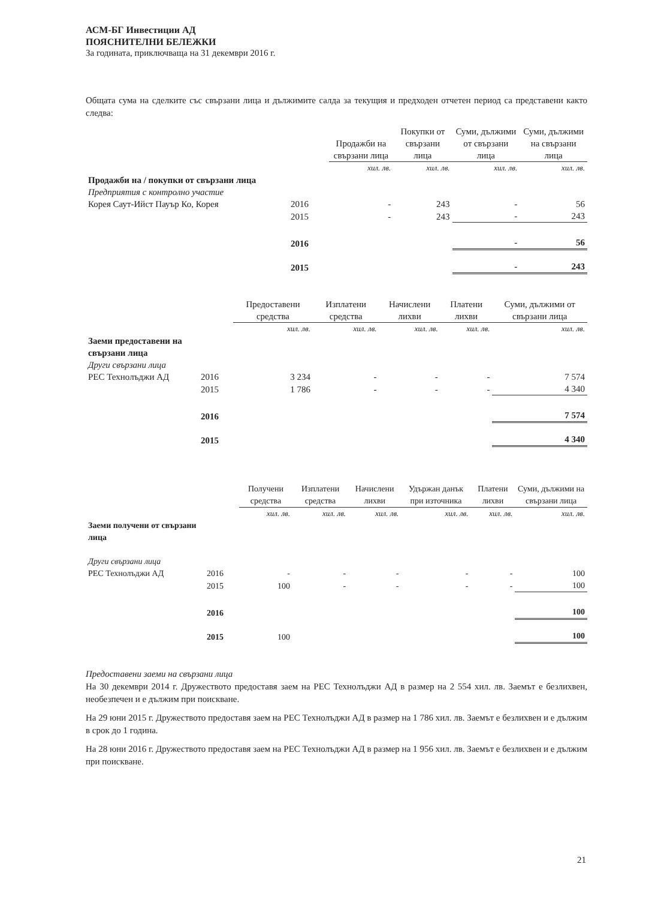АСМ-БГ Инвестиции АД
ПОЯСНИТЕЛНИ БЕЛЕЖКИ
За годината, приключваща на 31 декември 2016 г.
Общата сума на сделките със свързани лица и дължимите салда за текущия и предходен отчетен период са представени както следва:
| | | Продажби на свързани лица | Покупки от свързани лица | Суми, дължими от свързани лица | Суми, дължими на свързани лица |
| --- | --- | --- | --- | --- | --- |
| | | хил. лв. | хил. лв. | хил. лв. | хил. лв. |
| Продажби на / покупки от свързани лица | | | | | |
| Предприятия с контролно участие | | | | | |
| Корея Саут-Ийст Пауър Ко, Корея | 2016 | - | 243 | - | 56 |
| | 2015 | - | 243 | - | 243 |
| | 2016 | | | - | 56 |
| | 2015 | | | - | 243 |
| | | Предоставени средства | Изплатени средства | Начислени лихви | Платени лихви | Суми, дължими от свързани лица |
| --- | --- | --- | --- | --- | --- | --- |
| | | хил. лв. | хил. лв. | хил. лв. | хил. лв. | хил. лв. |
| Заеми предоставени на свързани лица | | | | | | |
| Други свързани лица | | | | | | |
| РЕС Технолъджи АД | 2016 | 3 234 | - | - | - | 7 574 |
| | 2015 | 1 786 | - | - | - | 4 340 |
| | 2016 | | | | | 7 574 |
| | 2015 | | | | | 4 340 |
| | | Получени средства | Изплатени средства | Начислени лихви | Удържан данък при източника | Платени лихви | Суми, дължими на свързани лица |
| --- | --- | --- | --- | --- | --- | --- | --- |
| | | хил. лв. | хил. лв. | хил. лв. | хил. лв. | хил. лв. | хил. лв. |
| Заеми получени от свързани лица | | | | | | | |
| Други свързани лица | | | | | | | |
| РЕС Технолъджи АД | 2016 | - | - | - | - | - | 100 |
| | 2015 | 100 | - | - | - | - | 100 |
| | 2016 | | | | | | 100 |
| | 2015 | 100 | | | | | 100 |
Предоставени заеми на свързани лица
На 30 декември 2014 г. Дружеството предоставя заем на РЕС Технолъджи АД в размер на 2 554 хил. лв. Заемът е безлихвен, необезпечен и е дължим при поискване.
На 29 юни 2015 г. Дружеството предоставя заем на РЕС Технолъджи АД в размер на 1 786 хил. лв. Заемът е безлихвен и е дължим в срок до 1 година.
На 28 юни 2016 г. Дружеството предоставя заем на РЕС Технолъджи АД в размер на 1 956 хил. лв. Заемът е безлихвен и е дължим при поискване.
21